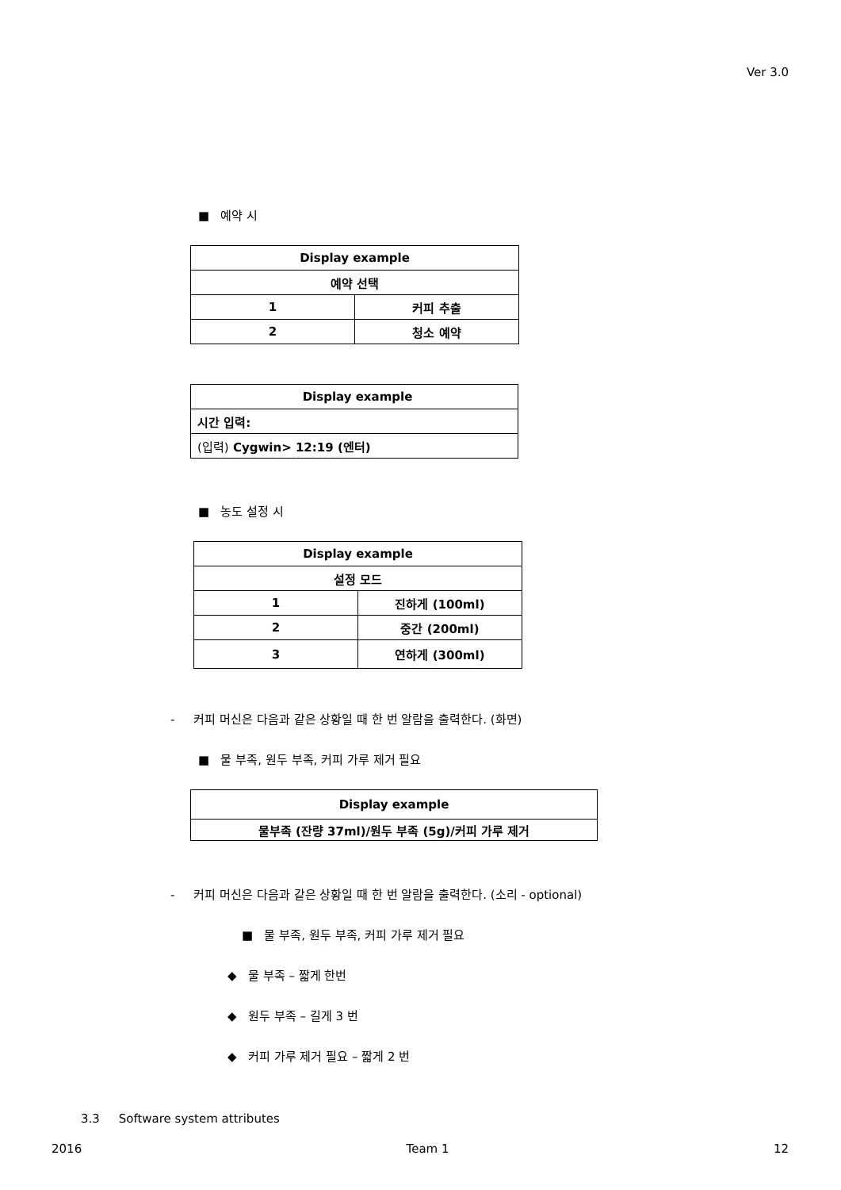Ver 3.0
■ 예약 시
| Display example | |
| 예약 선택 | |
| 1 | 커피 추출 |
| 2 | 청소 예약 |
| Display example |
| 시간 입력: |
| (입력) Cygwin> 12:19 (엔터) |
■ 농도 설정 시
| Display example | |
| 설정 모드 | |
| 1 | 진하게 (100ml) |
| 2 | 중간 (200ml) |
| 3 | 연하게 (300ml) |
- 커피 머신은 다음과 같은 상황일 때 한 번 알람을 출력한다. (화면)
■ 물 부족, 원두 부족, 커피 가루 제거 필요
| Display example |
| 물부족 (잔량 37ml)/원두 부족 (5g)/커피 가루 제거 |
- 커피 머신은 다음과 같은 상황일 때 한 번 알람을 출력한다. (소리 - optional)
■ 물 부족, 원두 부족, 커피 가루 제거 필요
◆ 물 부족 – 짧게 한번
◆ 원두 부족 – 길게 3 번
◆ 커피 가루 제거 필요 – 짧게 2 번
3.3 Software system attributes
2016 Team 1 12